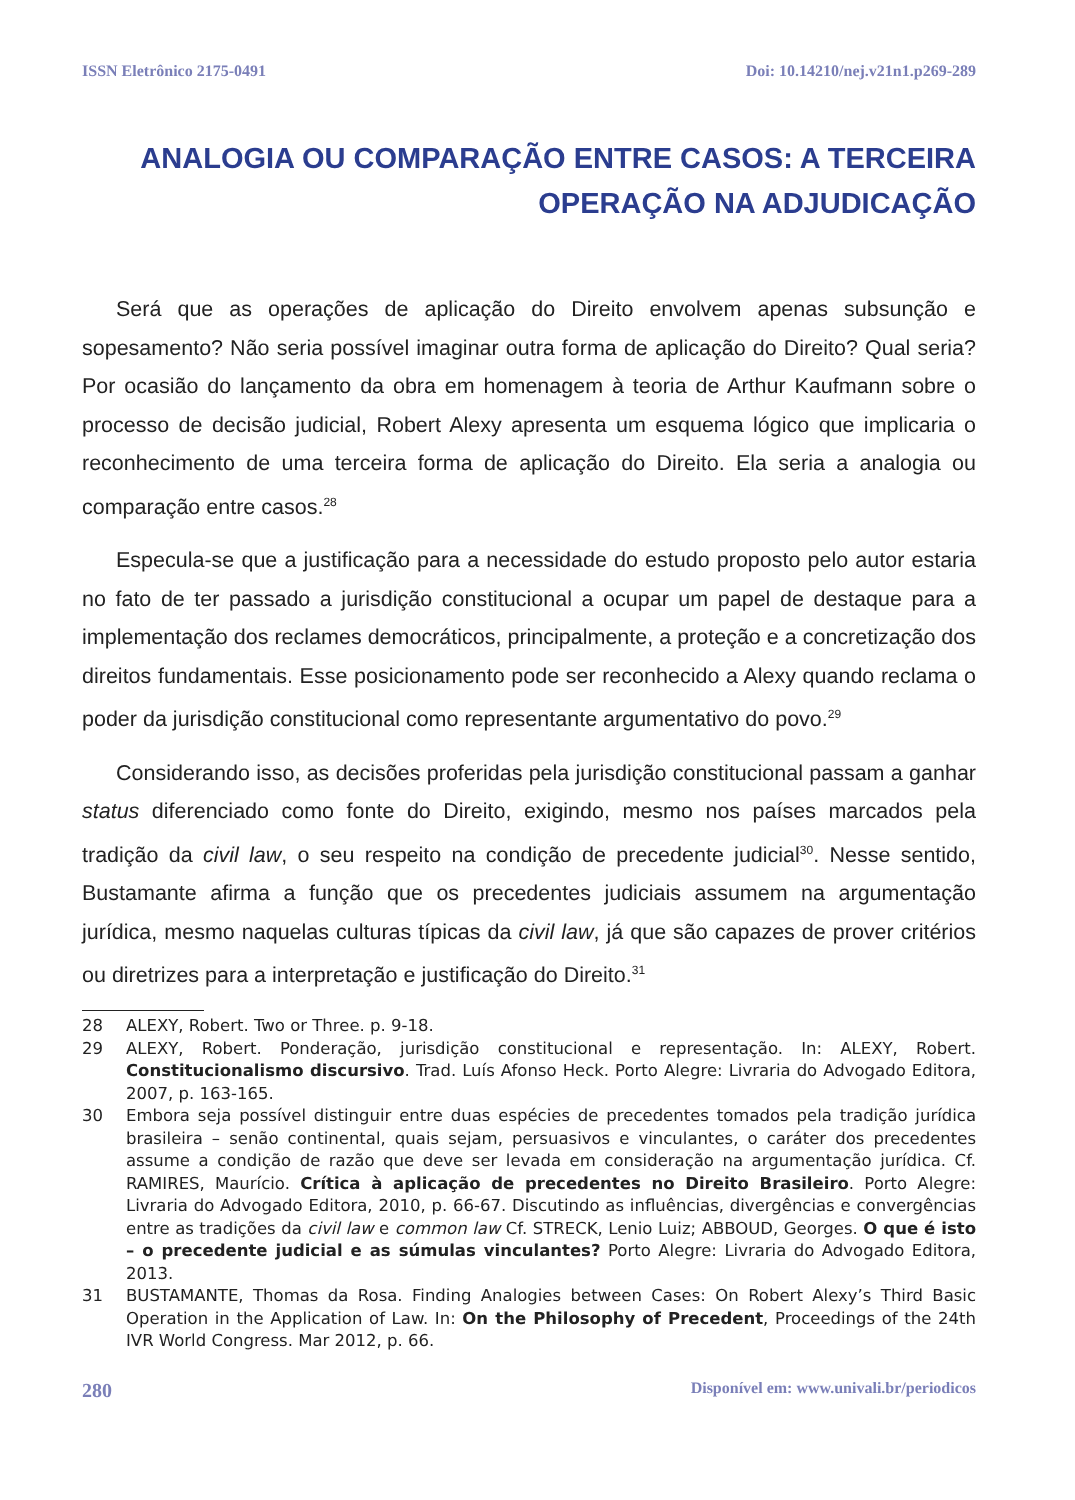ISSN Eletrônico 2175-0491 Doi: 10.14210/nej.v21n1.p269-289
ANALOGIA OU COMPARAÇÃO ENTRE CASOS: A TERCEIRA
OPERAÇÃO NA ADJUDICAÇÃO
Será que as operações de aplicação do Direito envolvem apenas subsunção e sopesamento? Não seria possível imaginar outra forma de aplicação do Direito? Qual seria? Por ocasião do lançamento da obra em homenagem à teoria de Arthur Kaufmann sobre o processo de decisão judicial, Robert Alexy apresenta um esquema lógico que implicaria o reconhecimento de uma terceira forma de aplicação do Direito. Ela seria a analogia ou comparação entre casos.<sup>28</sup>
Especula-se que a justificação para a necessidade do estudo proposto pelo autor estaria no fato de ter passado a jurisdição constitucional a ocupar um papel de destaque para a implementação dos reclames democráticos, principalmente, a proteção e a concretização dos direitos fundamentais. Esse posicionamento pode ser reconhecido a Alexy quando reclama o poder da jurisdição constitucional como representante argumentativo do povo.<sup>29</sup>
Considerando isso, as decisões proferidas pela jurisdição constitucional passam a ganhar status diferenciado como fonte do Direito, exigindo, mesmo nos países marcados pela tradição da civil law, o seu respeito na condição de precedente judicial<sup>30</sup>. Nesse sentido, Bustamante afirma a função que os precedentes judiciais assumem na argumentação jurídica, mesmo naquelas culturas típicas da civil law, já que são capazes de prover critérios ou diretrizes para a interpretação e justificação do Direito.<sup>31</sup>
28 ALEXY, Robert. Two or Three. p. 9-18.
29 ALEXY, Robert. Ponderação, jurisdição constitucional e representação. In: ALEXY, Robert. Constitucionalismo discursivo. Trad. Luís Afonso Heck. Porto Alegre: Livraria do Advogado Editora, 2007, p. 163-165.
30 Embora seja possível distinguir entre duas espécies de precedentes tomados pela tradição jurídica brasileira – senão continental, quais sejam, persuasivos e vinculantes, o caráter dos precedentes assume a condição de razão que deve ser levada em consideração na argumentação jurídica. Cf. RAMIRES, Maurício. Crítica à aplicação de precedentes no Direito Brasileiro. Porto Alegre: Livraria do Advogado Editora, 2010, p. 66-67. Discutindo as influências, divergências e convergências entre as tradições da civil law e common law Cf. STRECK, Lenio Luiz; ABBOUD, Georges. O que é isto – o precedente judicial e as súmulas vinculantes? Porto Alegre: Livraria do Advogado Editora, 2013.
31 BUSTAMANTE, Thomas da Rosa. Finding Analogies between Cases: On Robert Alexy’s Third Basic Operation in the Application of Law. In: On the Philosophy of Precedent, Proceedings of the 24th IVR World Congress. Mar 2012, p. 66.
280 Disponível em: www.univali.br/periodicos